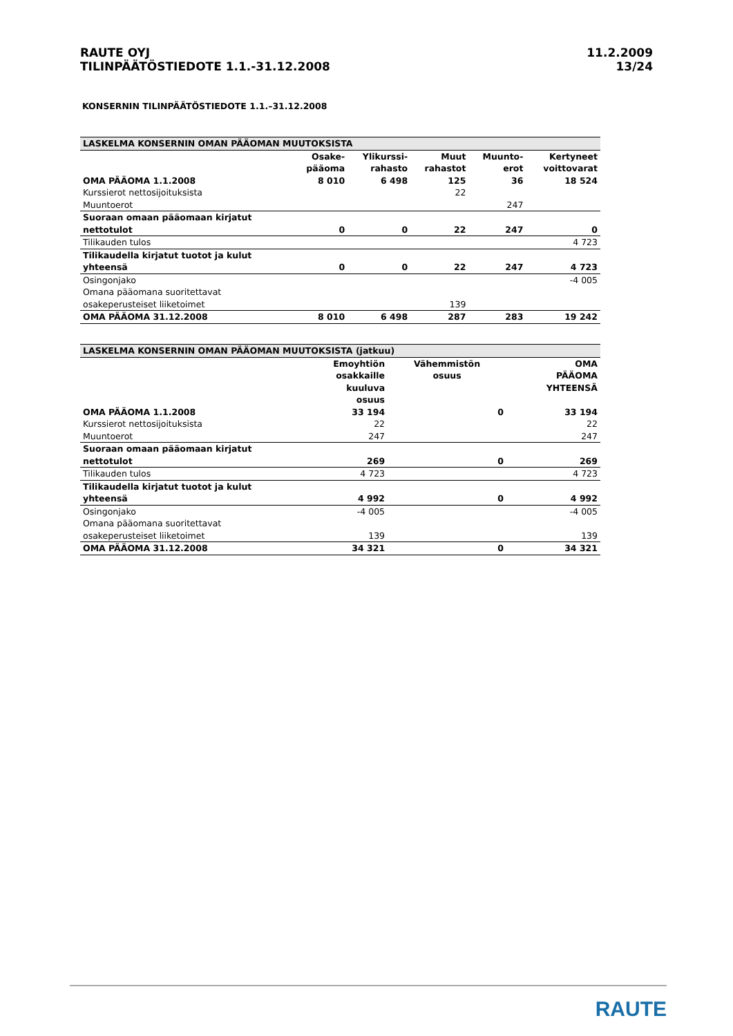RAUTE OYJ
TILINPÄÄTÖSTIEDOTE 1.1.-31.12.2008
11.2.2009
13/24
KONSERNIN TILINPÄÄTÖSTIEDOTE 1.1.–31.12.2008
| LASKELMA KONSERNIN OMAN PÄÄOMAN MUUTOKSISTA | | | | | |
| | Osake- pääoma | Ylikurssi- rahasto | Muut rahastot | Muunto- erot | Kertyneet voittovarat |
| OMA PÄÄOMA 1.1.2008 | 8 010 | 6 498 | 125 | 36 | 18 524 |
| Kurssierot nettosijoituksista | | | 22 | | |
| Muuntoerot | | | | 247 | |
| Suoraan omaan pääomaan kirjatut nettotulot | 0 | 0 | 22 | 247 | 0 |
| Tilikauden tulos | | | | | 4 723 |
| Tilikaudella kirjatut tuotot ja kulut yhteensä | 0 | 0 | 22 | 247 | 4 723 |
| Osingonjako | | | | | -4 005 |
| Omana pääomana suoritettavat osakeperusteiset liiketoimet | | | 139 | | |
| OMA PÄÄOMA 31.12.2008 | 8 010 | 6 498 | 287 | 283 | 19 242 |
| LASKELMA KONSERNIN OMAN PÄÄOMAN MUUTOKSISTA (jatkuu) | | | |
| | Emoyhtiön osakkaille kuuluva osuus | Vähemmistön osuus | OMA PÄÄOMA YHTEENSÄ |
| OMA PÄÄOMA 1.1.2008 | 33 194 | 0 | 33 194 |
| Kurssierot nettosijoituksista | 22 | | 22 |
| Muuntoerot | 247 | | 247 |
| Suoraan omaan pääomaan kirjatut nettotulot | 269 | 0 | 269 |
| Tilikauden tulos | 4 723 | | 4 723 |
| Tilikaudella kirjatut tuotot ja kulut yhteensä | 4 992 | 0 | 4 992 |
| Osingonjako | -4 005 | | -4 005 |
| Omana pääomana suoritettavat osakeperusteiset liiketoimet | 139 | | 139 |
| OMA PÄÄOMA 31.12.2008 | 34 321 | 0 | 34 321 |
RAUTE